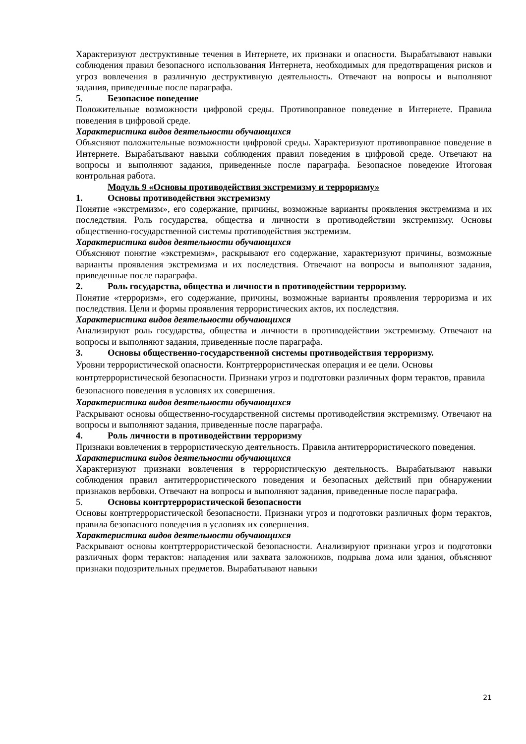Характеризуют деструктивные течения в Интернете, их признаки и опасности. Вырабатывают навыки соблюдения правил безопасного использования Интернета, необходимых для предотвращения рисков и угроз вовлечения в различную деструктивную деятельность. Отвечают на вопросы и выполняют задания, приведенные после параграфа.
5. Безопасное поведение
Положительные возможности цифровой среды. Противоправное поведение в Интернете. Правила поведения в цифровой среде.
Характеристика видов деятельности обучающихся
Объясняют положительные возможности цифровой среды. Характеризуют противоправное поведение в Интернете. Вырабатывают навыки соблюдения правил поведения в цифровой среде. Отвечают на вопросы и выполняют задания, приведенные после параграфа. Безопасное поведение Итоговая контрольная работа.
Модуль 9 «Основы противодействия экстремизму и терроризму»
1. Основы противодействия экстремизму
Понятие «экстремизм», его содержание, причины, возможные варианты проявления экстремизма и их последствия. Роль государства, общества и личности в противодействии экстремизму. Основы общественно-государственной системы противодействия экстремизм.
Характеристика видов деятельности обучающихся
Объясняют понятие «экстремизм», раскрывают его содержание, характеризуют причины, возможные варианты проявления экстремизма и их последствия. Отвечают на вопросы и выполняют задания, приведенные после параграфа.
2. Роль государства, общества и личности в противодействии терроризму.
Понятие «терроризм», его содержание, причины, возможные варианты проявления терроризма и их последствия. Цели и формы проявления террористических актов, их последствия.
Характеристика видов деятельности обучающихся
Анализируют роль государства, общества и личности в противодействии экстремизму. Отвечают на вопросы и выполняют задания, приведенные после параграфа.
3. Основы общественно-государственной системы противодействия терроризму.
Уровни террористической опасности. Контртеррористическая операция и ее цели. Основы контртеррористической безопасности. Признаки угроз и подготовки различных форм терактов, правила безопасного поведения в условиях их совершения.
Характеристика видов деятельности обучающихся
Раскрывают основы общественно-государственной системы противодействия экстремизму. Отвечают на вопросы и выполняют задания, приведенные после параграфа.
4. Роль личности в противодействии терроризму
Признаки вовлечения в террористическую деятельность. Правила антитеррористического поведения.
Характеристика видов деятельности обучающихся
Характеризуют признаки вовлечения в террористическую деятельность. Вырабатывают навыки соблюдения правил антитеррористического поведения и безопасных действий при обнаружении признаков вербовки. Отвечают на вопросы и выполняют задания, приведенные после параграфа.
5. Основы контртеррористической безопасности
Основы контртеррористической безопасности. Признаки угроз и подготовки различных форм терактов, правила безопасного поведения в условиях их совершения.
Характеристика видов деятельности обучающихся
Раскрывают основы контртеррористической безопасности. Анализируют признаки угроз и подготовки различных форм терактов: нападения или захвата заложников, подрыва дома или здания, объясняют признаки подозрительных предметов. Вырабатывают навыки
21